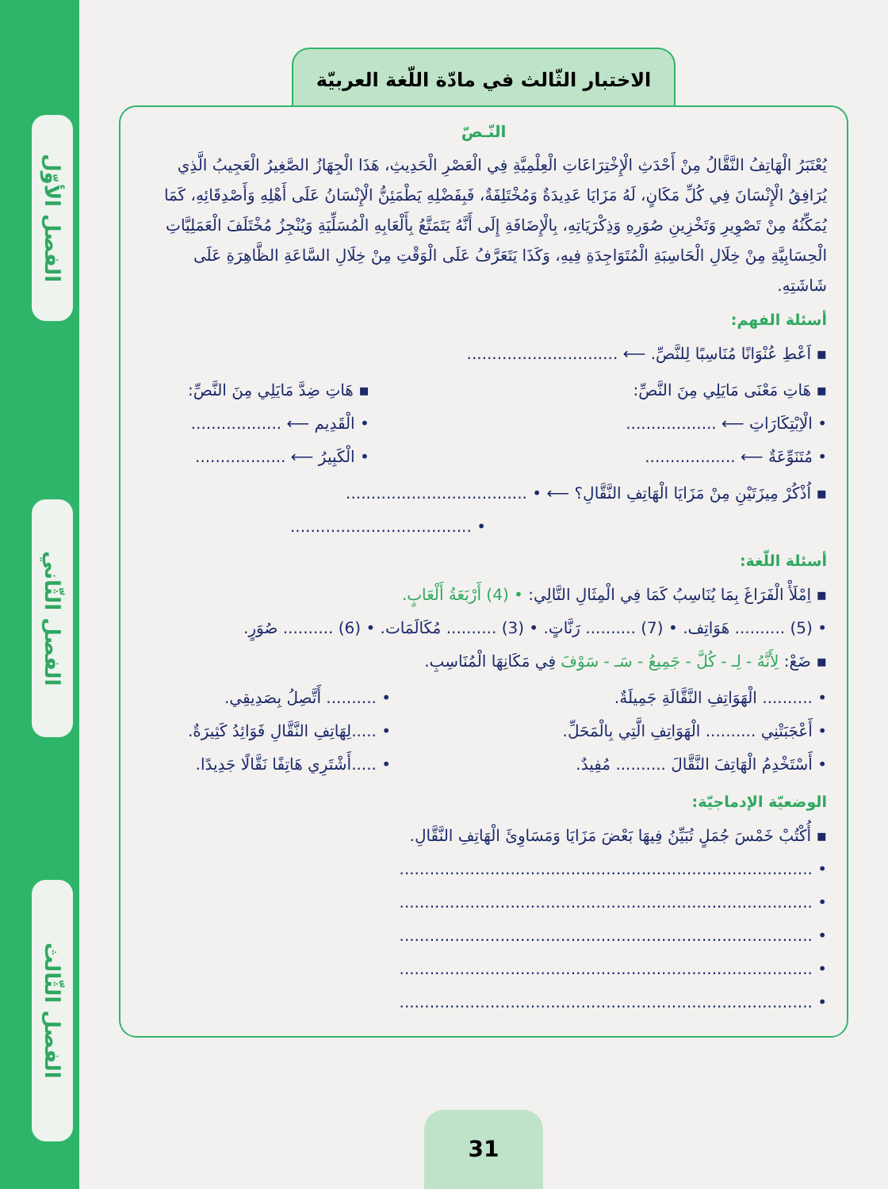الفصل الأوّل
الفصل الثّاني
الفصل الثّالث
الاختبار الثّالث في مادّة اللّغة العربيّة
النّـصّ
يُعْتَبَرُ الْهَاتِفُ النَّقَّالُ مِنْ أَحْدَثِ الْإِخْتِرَاعَاتِ الْعِلْمِيَّةِ فِي الْعَصْرِ الْحَدِيثِ، هَذَا الْجِهَازُ الصَّغِيرُ الْعَجِيبُ الَّذِي يُرَافِقُ الْإِنْسَانَ فِي كُلِّ مَكَانٍ، لَهُ مَزَايَا عَدِيدَةٌ وَمُخْتَلِفَةٌ، فَبِفَضْلِهِ يَطْمَئِنُّ الْإِنْسَانُ عَلَى أَهْلِهِ وَأَصْدِقَائِهِ، كَمَا يُمَكِّنُهُ مِنْ تَصْوِيرِ وَتَخْزِينِ صُوَرِهِ وَذِكْرَيَاتِهِ، بِالْإِضَافَةِ إِلَى أَنَّهُ يَتَمَتَّعُ بِأَلْعَابِهِ الْمُسَلِّيَةِ وَيُنْجِزُ مُخْتَلَفَ الْعَمَلِيَّاتِ الْحِسَابِيَّةِ مِنْ خِلَالِ الْحَاسِبَةِ الْمُتَوَاجِدَةِ فِيهِ، وَكَذَا يَتَعَرَّفُ عَلَى الْوَقْتِ مِنْ خِلَالِ السَّاعَةِ الظَّاهِرَةِ عَلَى شَاشَتِهِ.
أسئلة الفهم:
▪ اَعْطِ عُنْوَانًا مُنَاسِبًا لِلنَّصِّ. ⟵ ..............................
▪ هَاتِ مَعْنَى مَايَلِي مِنَ النَّصِّ:
• الْاِبْتِكَارَاتِ ⟵ ..................
• مُتَنَوِّعَةٌ ⟵ ..................
▪ هَاتِ ضِدَّ مَايَلِي مِنَ النَّصِّ:
• الْقَدِيم ⟵ ..................
• الْكَبِيرُ ⟵ ..................
▪ اُذْكُرْ مِيزَتَيْنِ مِنْ مَزَايَا الْهَاتِفِ النَّقَّالِ؟ ⟵ • ....................................
• ....................................
أسئلة اللّغة:
▪ اِمْلَأْ الْفَرَاغَ بِمَا يُنَاسِبُ كَمَا فِي الْمِثَالِ التَّالِي: • (4) أَرْبَعَةُ أَلْعَابٍ.
• (5) .......... هَوَاتِف. • (7) .......... رَنَّاتٍ. • (3) .......... مُكَالَمَات. • (6) .......... صُوَرٍ.
▪ ضَعْ: لِأَنَّهُ - لِـ - كُلَّ - جَمِيعُ - سَـ - سَوْفَ فِي مَكَانِهَا الْمُنَاسِبِ.
• .......... الْهَوَاتِفِ النَّقَّالَةِ جَمِيلَةٌ.
• أَعْجَبَتْنِي .......... الْهَوَاتِفِ الَّتِي بِالْمَحَلِّ.
• أَسْتَخْدِمُ الْهَاتِفَ النَّقَّالَ .......... مُفِيدٌ.
• .......... أَتَّصِلُ بِصَدِيقِي.
• .....لِهَاتِفِ النَّقَّالِ فَوَائِدُ كَثِيرَةٌ.
• .....أَشْتَرِي هَاتِفًا نَقَّالًا جَدِيدًا.
الوضعيّة الإدماجيّة:
▪ أُكْتُبْ خَمْسَ جُمَلٍ تُبَيِّنُ فِيهَا بَعْضَ مَزَايَا وَمَسَاوِئَ الْهَاتِفِ النَّقَّالِ.
• ..................................................................................
• ..................................................................................
• ..................................................................................
• ..................................................................................
• ..................................................................................
31